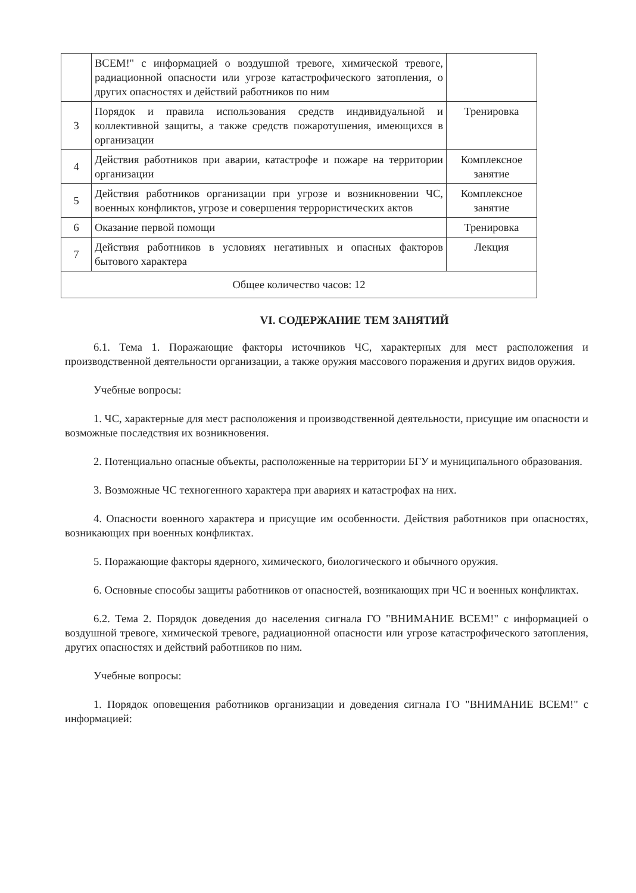| | ВСЕМ!" с информацией о воздушной тревоге, химической тревоге, радиационной опасности или угрозе катастрофического затопления, о других опасностях и действий работников по ним | |
| 3 | Порядок и правила использования средств индивидуальной и коллективной защиты, а также средств пожаротушения, имеющихся в организации | Тренировка |
| 4 | Действия работников при аварии, катастрофе и пожаре на территории организации | Комплексное занятие |
| 5 | Действия работников организации при угрозе и возникновении ЧС, военных конфликтов, угрозе и совершения террористических актов | Комплексное занятие |
| 6 | Оказание первой помощи | Тренировка |
| 7 | Действия работников в условиях негативных и опасных факторов бытового характера | Лекция |
| Общее количество часов: 12 | | |
VI. СОДЕРЖАНИЕ ТЕМ ЗАНЯТИЙ
6.1. Тема 1. Поражающие факторы источников ЧС, характерных для мест расположения и производственной деятельности организации, а также оружия массового поражения и других видов оружия.
Учебные вопросы:
1. ЧС, характерные для мест расположения и производственной деятельности, присущие им опасности и возможные последствия их возникновения.
2. Потенциально опасные объекты, расположенные на территории БГУ и муниципального образования.
3. Возможные ЧС техногенного характера при авариях и катастрофах на них.
4. Опасности военного характера и присущие им особенности. Действия работников при опасностях, возникающих при военных конфликтах.
5. Поражающие факторы ядерного, химического, биологического и обычного оружия.
6. Основные способы защиты работников от опасностей, возникающих при ЧС и военных конфликтах.
6.2. Тема 2. Порядок доведения до населения сигнала ГО "ВНИМАНИЕ ВСЕМ!" с информацией о воздушной тревоге, химической тревоге, радиационной опасности или угрозе катастрофического затопления, других опасностях и действий работников по ним.
Учебные вопросы:
1. Порядок оповещения работников организации и доведения сигнала ГО "ВНИМАНИЕ ВСЕМ!" с информацией: